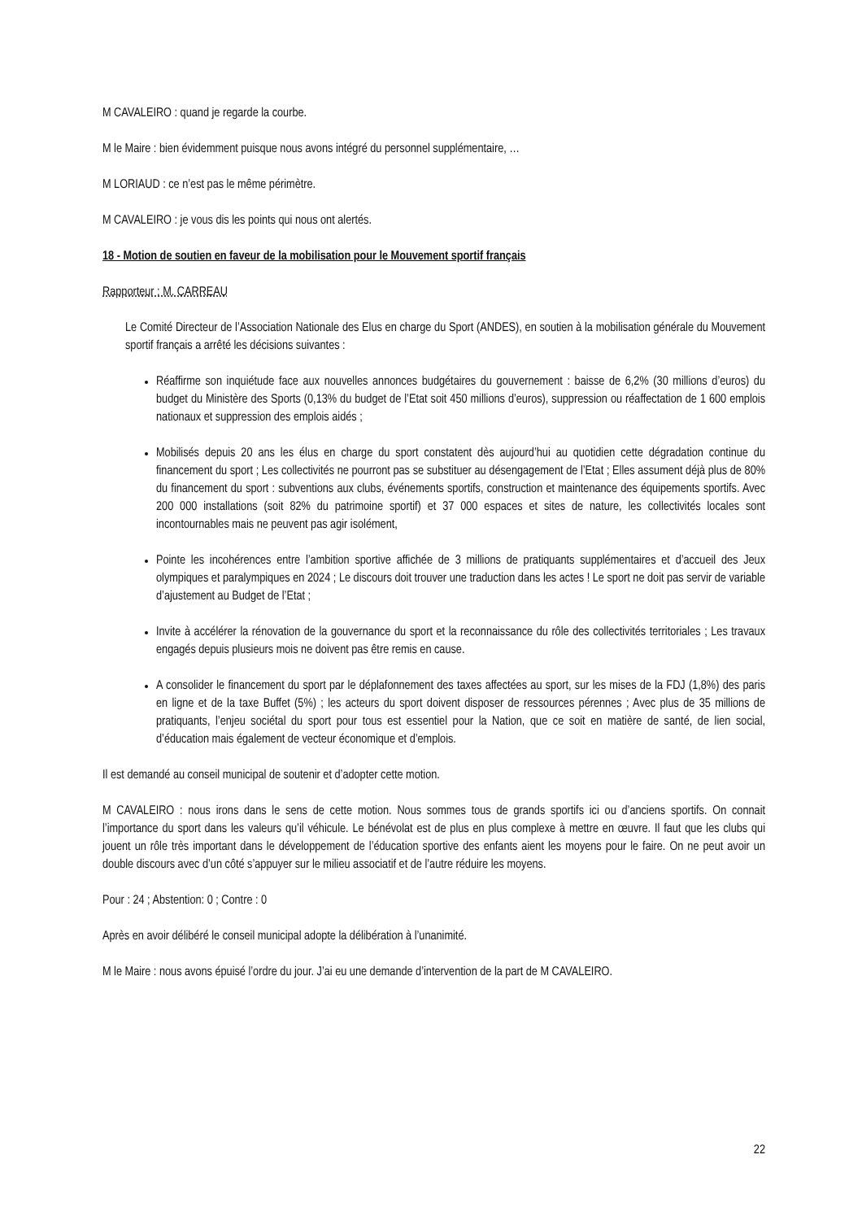M CAVALEIRO : quand je regarde la courbe.
M le Maire : bien évidemment puisque nous avons intégré du personnel supplémentaire, …
M LORIAUD : ce n’est pas le même périmètre.
M CAVALEIRO : je vous dis les points qui nous ont alertés.
18 - Motion de soutien en faveur de la mobilisation pour le Mouvement sportif français
Rapporteur : M. CARREAU
Le Comité Directeur de l’Association Nationale des Elus en charge du Sport (ANDES), en soutien à la mobilisation générale du Mouvement sportif français a arrêté les décisions suivantes :
Réaffirme son inquiétude face aux nouvelles annonces budgétaires du gouvernement : baisse de 6,2% (30 millions d’euros) du budget du Ministère des Sports (0,13% du budget de l’Etat soit 450 millions d’euros), suppression ou réaffectation de 1 600 emplois nationaux et suppression des emplois aidés ;
Mobilisés depuis 20 ans les élus en charge du sport constatent dès aujourd’hui au quotidien cette dégradation continue du financement du sport ; Les collectivités ne pourront pas se substituer au désengagement de l’Etat ; Elles assument déjà plus de 80% du financement du sport : subventions aux clubs, événements sportifs, construction et maintenance des équipements sportifs. Avec 200 000 installations (soit 82% du patrimoine sportif) et 37 000 espaces et sites de nature, les collectivités locales sont incontournables mais ne peuvent pas agir isolément,
Pointe les incohérences entre l’ambition sportive affichée de 3 millions de pratiquants supplémentaires et d’accueil des Jeux olympiques et paralympiques en 2024 ; Le discours doit trouver une traduction dans les actes ! Le sport ne doit pas servir de variable d’ajustement au Budget de l’Etat ;
Invite à accélérer la rénovation de la gouvernance du sport et la reconnaissance du rôle des collectivités territoriales ; Les travaux engagés depuis plusieurs mois ne doivent pas être remis en cause.
A consolider le financement du sport par le déplafonnement des taxes affectées au sport, sur les mises de la FDJ (1,8%) des paris en ligne et de la taxe Buffet (5%) ; les acteurs du sport doivent disposer de ressources pérennes ; Avec plus de 35 millions de pratiquants, l’enjeu sociétal du sport pour tous est essentiel pour la Nation, que ce soit en matière de santé, de lien social, d’éducation mais également de vecteur économique et d’emplois.
Il est demandé au conseil municipal de soutenir et d’adopter cette motion.
M CAVALEIRO : nous irons dans le sens de cette motion. Nous sommes tous de grands sportifs ici ou d’anciens sportifs. On connait l’importance du sport dans les valeurs qu’il véhicule. Le bénévolat est de plus en plus complexe à mettre en œuvre. Il faut que les clubs qui jouent un rôle très important dans le développement de l’éducation sportive des enfants aient les moyens pour le faire. On ne peut avoir un double discours avec d’un côté s’appuyer sur le milieu associatif et de l’autre réduire les moyens.
Pour : 24 ; Abstention: 0 ; Contre : 0
Après en avoir délibéré le conseil municipal adopte la délibération à l’unanimité.
M le Maire : nous avons épuisé l’ordre du jour. J’ai eu une demande d’intervention de la part de M CAVALEIRO.
22